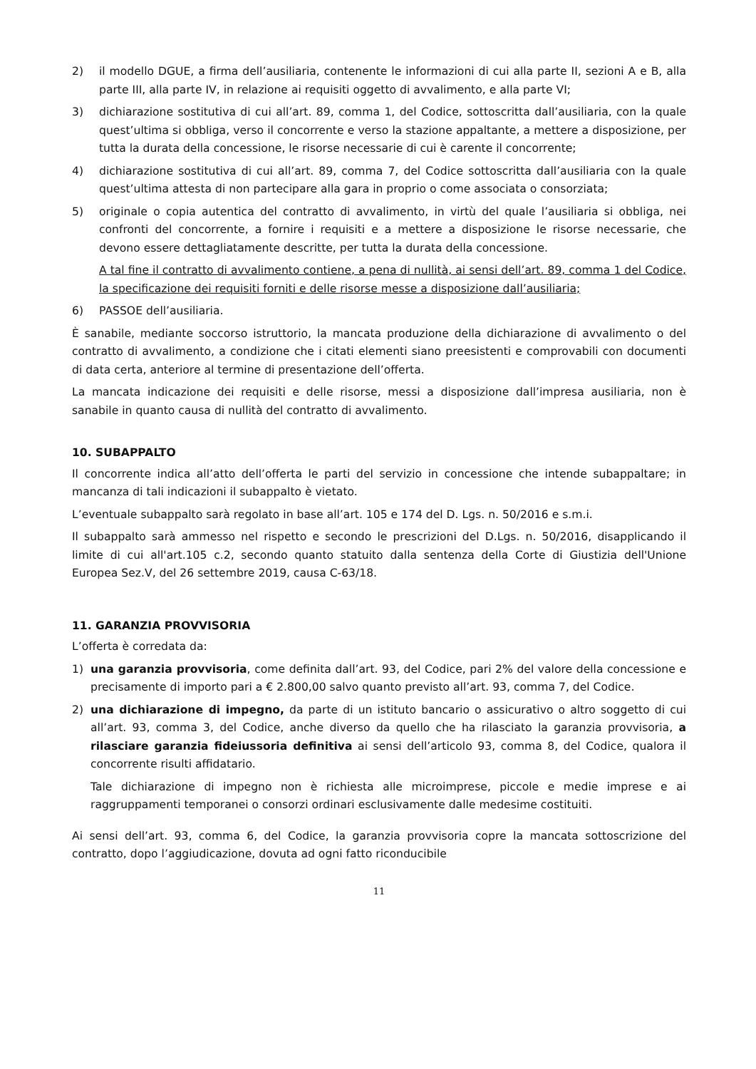2) il modello DGUE, a firma dell’ausiliaria, contenente le informazioni di cui alla parte II, sezioni A e B, alla parte III, alla parte IV, in relazione ai requisiti oggetto di avvalimento, e alla parte VI;
3) dichiarazione sostitutiva di cui all’art. 89, comma 1, del Codice, sottoscritta dall’ausiliaria, con la quale quest’ultima si obbliga, verso il concorrente e verso la stazione appaltante, a mettere a disposizione, per tutta la durata della concessione, le risorse necessarie di cui è carente il concorrente;
4) dichiarazione sostitutiva di cui all’art. 89, comma 7, del Codice sottoscritta dall’ausiliaria con la quale quest’ultima attesta di non partecipare alla gara in proprio o come associata o consorziata;
5) originale o copia autentica del contratto di avvalimento, in virtù del quale l’ausiliaria si obbliga, nei confronti del concorrente, a fornire i requisiti e a mettere a disposizione le risorse necessarie, che devono essere dettagliatamente descritte, per tutta la durata della concessione.
A tal fine il contratto di avvalimento contiene, a pena di nullità, ai sensi dell’art. 89, comma 1 del Codice, la specificazione dei requisiti forniti e delle risorse messe a disposizione dall’ausiliaria;
6) PASSOE dell’ausiliaria.
È sanabile, mediante soccorso istruttorio, la mancata produzione della dichiarazione di avvalimento o del contratto di avvalimento, a condizione che i citati elementi siano preesistenti e comprovabili con documenti di data certa, anteriore al termine di presentazione dell’offerta.
La mancata indicazione dei requisiti e delle risorse, messi a disposizione dall’impresa ausiliaria, non è sanabile in quanto causa di nullità del contratto di avvalimento.
10. SUBAPPALTO
Il concorrente indica all’atto dell’offerta le parti del servizio in concessione che intende subappaltare; in mancanza di tali indicazioni il subappalto è vietato.
L’eventuale subappalto sarà regolato in base all’art. 105 e 174 del D. Lgs. n. 50/2016 e s.m.i.
Il subappalto sarà ammesso nel rispetto e secondo le prescrizioni del D.Lgs. n. 50/2016, disapplicando il limite di cui all'art.105 c.2, secondo quanto statuito dalla sentenza della Corte di Giustizia dell'Unione Europea Sez.V, del 26 settembre 2019, causa C-63/18.
11. GARANZIA PROVVISORIA
L’offerta è corredata da:
1) una garanzia provvisoria, come definita dall’art. 93, del Codice, pari 2% del valore della concessione e precisamente di importo pari a € 2.800,00 salvo quanto previsto all’art. 93, comma 7, del Codice.
2) una dichiarazione di impegno, da parte di un istituto bancario o assicurativo o altro soggetto di cui all’art. 93, comma 3, del Codice, anche diverso da quello che ha rilasciato la garanzia provvisoria, a rilasciare garanzia fideiussoria definitiva ai sensi dell’articolo 93, comma 8, del Codice, qualora il concorrente risulti affidatario.
Tale dichiarazione di impegno non è richiesta alle microimprese, piccole e medie imprese e ai raggruppamenti temporanei o consorzi ordinari esclusivamente dalle medesime costituiti.
Ai sensi dell’art. 93, comma 6, del Codice, la garanzia provvisoria copre la mancata sottoscrizione del contratto, dopo l’aggiudicazione, dovuta ad ogni fatto riconducibile
11